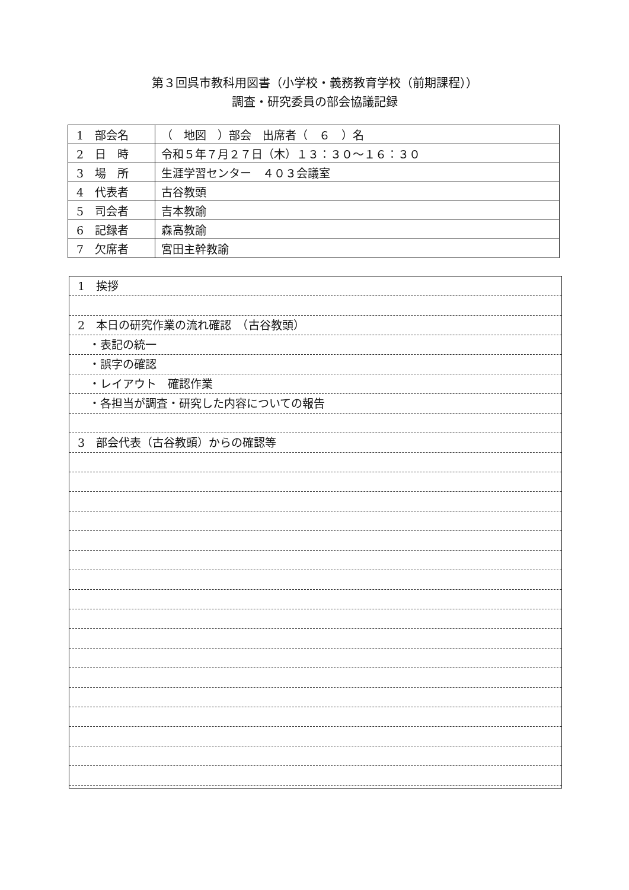第３回呉市教科用図書（小学校・義務教育学校（前期課程））
調査・研究委員の部会協議記録
| 1 部会名 | （ 地図 ）部会 出席者（ ６ ）名 |
| 2 日 時 | 令和５年７月２７日（木）１３：３０～１６：３０ |
| 3 場 所 | 生涯学習センター ４０３会議室 |
| 4 代表者 | 古谷教頭 |
| 5 司会者 | 吉本教諭 |
| 6 記録者 | 森高教諭 |
| 7 欠席者 | 宮田主幹教諭 |
1　挨拶
2　本日の研究作業の流れ確認　（古谷教頭）
　・表記の統一
　・誤字の確認
　・レイアウト　確認作業
　・各担当が調査・研究した内容についての報告
3　部会代表（古谷教頭）からの確認等